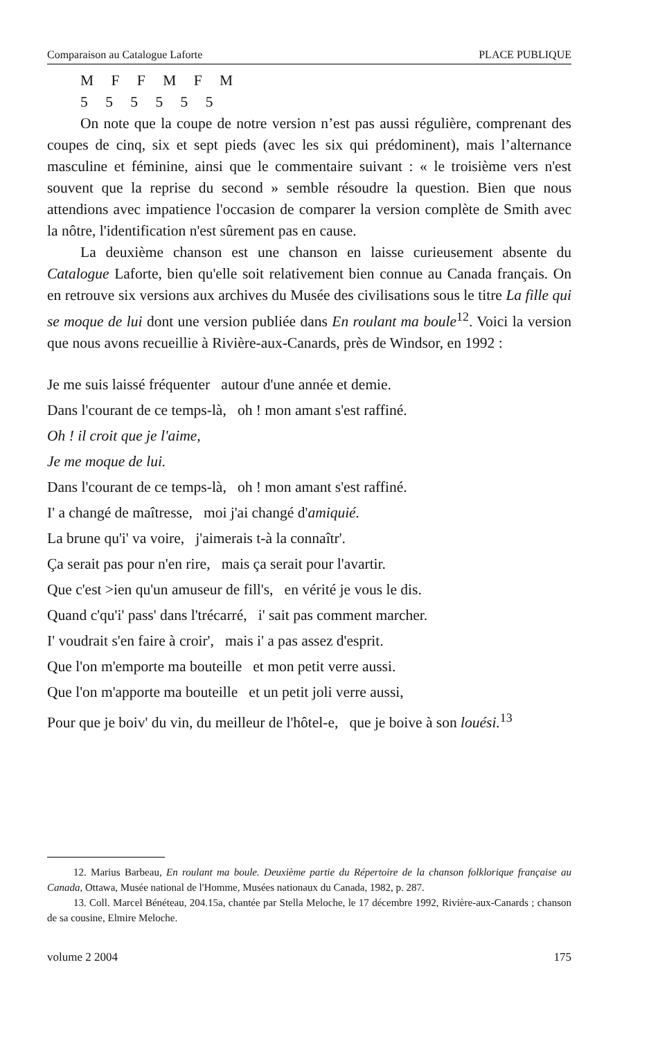Comparaison au Catalogue Laforte PLACE PUBLIQUE
M F F M F M
5 5 5 5 5 5
On note que la coupe de notre version n’est pas aussi régulière, comprenant des coupes de cinq, six et sept pieds (avec les six qui prédominent), mais l’alternance masculine et féminine, ainsi que le commentaire suivant : « le troisième vers n'est souvent que la reprise du second » semble résoudre la question. Bien que nous attendions avec impatience l'occasion de comparer la version complète de Smith avec la nôtre, l'identification n'est sûrement pas en cause.
La deuxième chanson est une chanson en laisse curieusement absente du Catalogue Laforte, bien qu'elle soit relativement bien connue au Canada français. On en retrouve six versions aux archives du Musée des civilisations sous le titre La fille qui se moque de lui dont une version publiée dans En roulant ma boule<sup>12</sup>. Voici la version que nous avons recueillie à Rivière-aux-Canards, près de Windsor, en 1992 :
Je me suis laissé fréquenter autour d'une année et demie.
Dans l'courant de ce temps-là, oh ! mon amant s'est raffiné.
Oh ! il croit que je l'aime,
Je me moque de lui.
Dans l'courant de ce temps-là, oh ! mon amant s'est raffiné.
I' a changé de maîtresse, moi j'ai changé d'amiquié.
La brune qu'i' va voire, j'aimerais t-à la connaîtr'.
Ça serait pas pour n'en rire, mais ça serait pour l'avartir.
Que c'est >ien qu'un amuseur de fill's, en vérité je vous le dis.
Quand c'qu'i' pass' dans l'trécarré, i' sait pas comment marcher.
I' voudrait s'en faire à croir', mais i' a pas assez d'esprit.
Que l'on m'emporte ma bouteille et mon petit verre aussi.
Que l'on m'apporte ma bouteille et un petit joli verre aussi,
Pour que je boiv' du vin, du meilleur de l'hôtel-e, que je boive à son louési.<sup>13</sup>
12. Marius Barbeau, En roulant ma boule. Deuxième partie du Répertoire de la chanson folklorique française au Canada, Ottawa, Musée national de l'Homme, Musées nationaux du Canada, 1982, p. 287.
13. Coll. Marcel Bénéteau, 204.15a, chantée par Stella Meloche, le 17 décembre 1992, Rivière-aux-Canards ; chanson de sa cousine, Elmire Meloche.
volume 2 2004 175